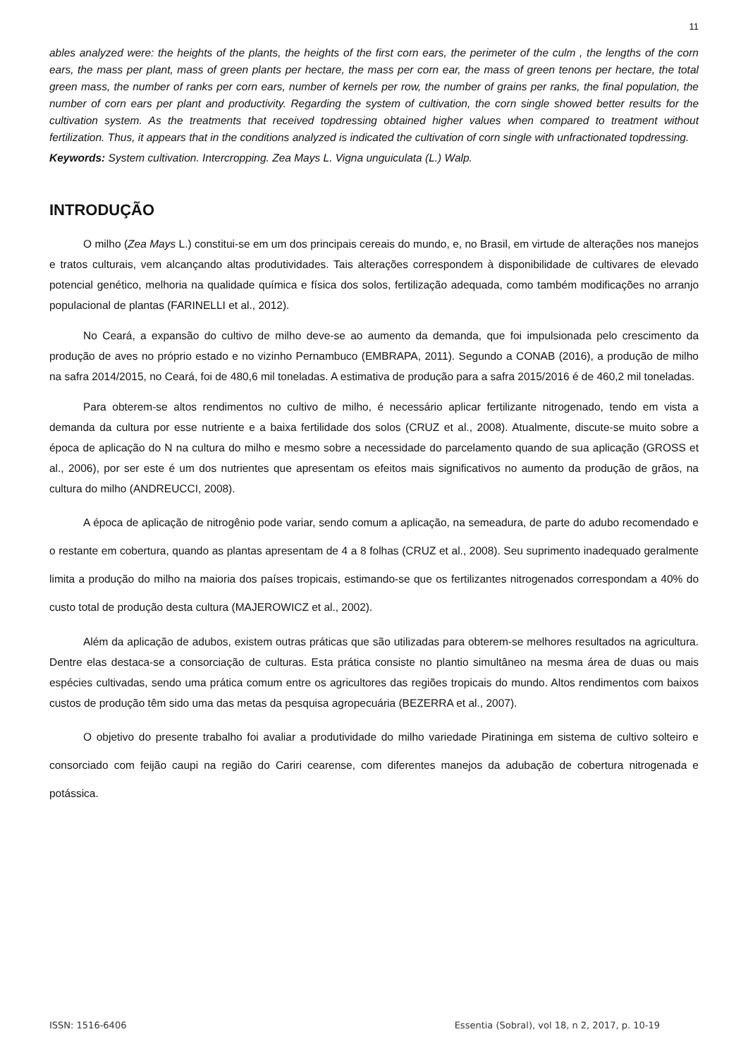11
ables analyzed were: the heights of the plants, the heights of the first corn ears, the perimeter of the culm , the lengths of the corn ears, the mass per plant, mass of green plants per hectare, the mass per corn ear, the mass of green tenons per hectare, the total green mass, the number of ranks per corn ears, number of kernels per row, the number of grains per ranks, the final population, the number of corn ears per plant and productivity. Regarding the system of cultivation, the corn single showed better results for the cultivation system. As the treatments that received topdressing obtained higher values when compared to treatment without fertilization. Thus, it appears that in the conditions analyzed is indicated the cultivation of corn single with unfractionated topdressing.
Keywords: System cultivation. Intercropping. Zea Mays L. Vigna unguiculata (L.) Walp.
INTRODUÇÃO
O milho (Zea Mays L.) constitui-se em um dos principais cereais do mundo, e, no Brasil, em virtude de alterações nos manejos e tratos culturais, vem alcançando altas produtividades. Tais alterações correspondem à disponibilidade de cultivares de elevado potencial genético, melhoria na qualidade química e física dos solos, fertilização adequada, como também modificações no arranjo populacional de plantas (FARINELLI et al., 2012).
No Ceará, a expansão do cultivo de milho deve-se ao aumento da demanda, que foi impulsionada pelo crescimento da produção de aves no próprio estado e no vizinho Pernambuco (EMBRAPA, 2011). Segundo a CONAB (2016), a produção de milho na safra 2014/2015, no Ceará, foi de 480,6 mil toneladas. A estimativa de produção para a safra 2015/2016 é de 460,2 mil toneladas.
Para obterem-se altos rendimentos no cultivo de milho, é necessário aplicar fertilizante nitrogenado, tendo em vista a demanda da cultura por esse nutriente e a baixa fertilidade dos solos (CRUZ et al., 2008). Atualmente, discute-se muito sobre a época de aplicação do N na cultura do milho e mesmo sobre a necessidade do parcelamento quando de sua aplicação (GROSS et al., 2006), por ser este é um dos nutrientes que apresentam os efeitos mais significativos no aumento da produção de grãos, na cultura do milho (ANDREUCCI, 2008).
A época de aplicação de nitrogênio pode variar, sendo comum a aplicação, na semeadura, de parte do adubo recomendado e o restante em cobertura, quando as plantas apresentam de 4 a 8 folhas (CRUZ et al., 2008). Seu suprimento inadequado geralmente limita a produção do milho na maioria dos países tropicais, estimando-se que os fertilizantes nitrogenados correspondam a 40% do custo total de produção desta cultura (MAJEROWICZ et al., 2002).
Além da aplicação de adubos, existem outras práticas que são utilizadas para obterem-se melhores resultados na agricultura. Dentre elas destaca-se a consorciação de culturas. Esta prática consiste no plantio simultâneo na mesma área de duas ou mais espécies cultivadas, sendo uma prática comum entre os agricultores das regiões tropicais do mundo. Altos rendimentos com baixos custos de produção têm sido uma das metas da pesquisa agropecuária (BEZERRA et al., 2007).
O objetivo do presente trabalho foi avaliar a produtividade do milho variedade Piratininga em sistema de cultivo solteiro e consorciado com feijão caupi na região do Cariri cearense, com diferentes manejos da adubação de cobertura nitrogenada e potássica.
ISSN: 1516-6406 Essentia (Sobral), vol 18, n 2, 2017, p. 10-19